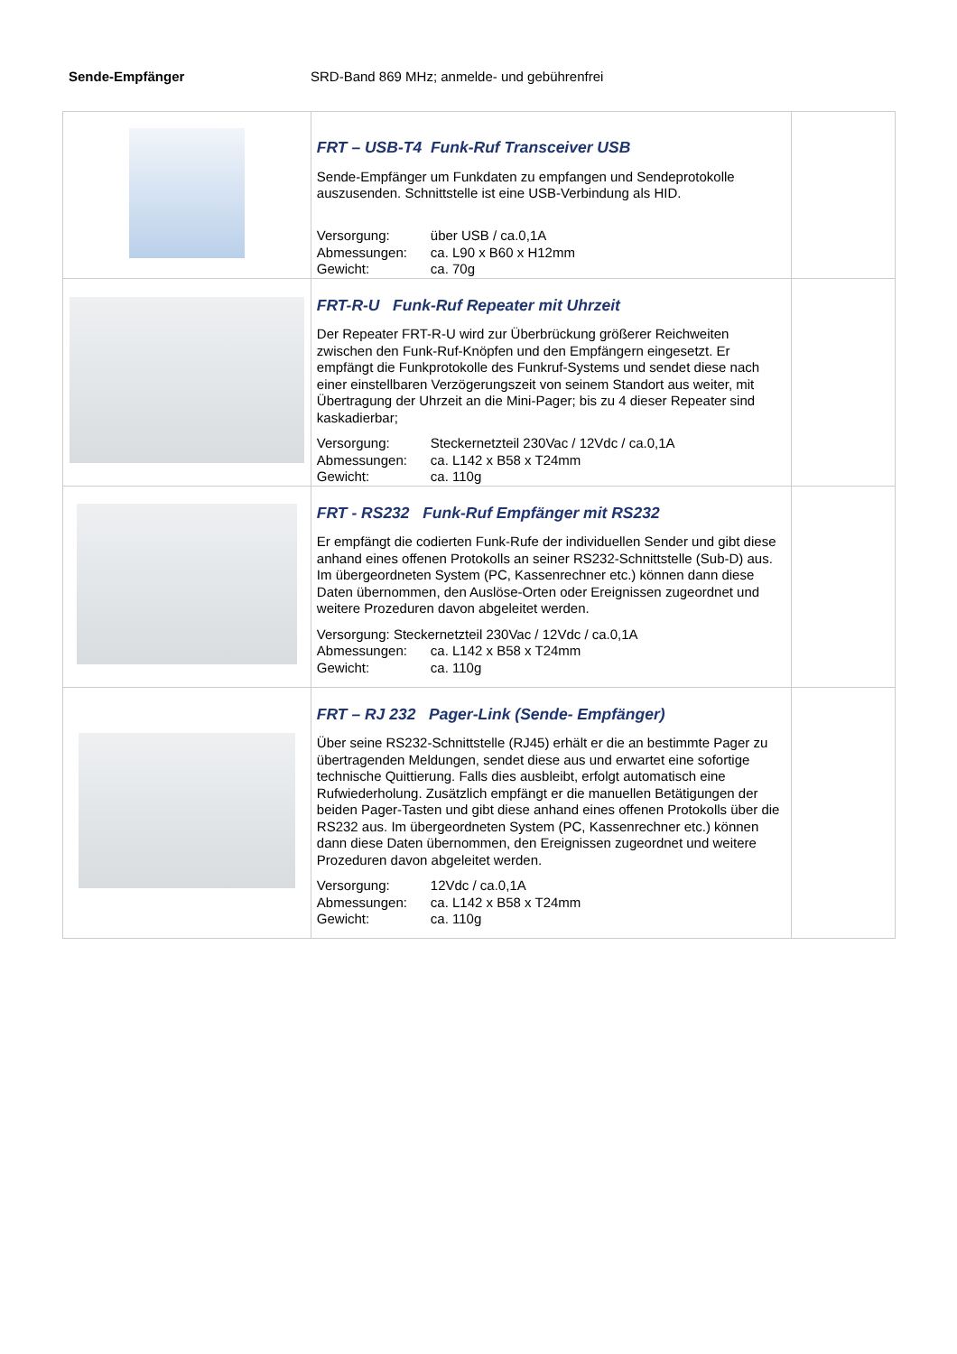Sende-Empfänger SRD-Band 869 MHz; anmelde- und gebührenfrei
| | FRT – USB-T4 Funk-Ruf Transceiver USB Sende-Empfänger um Funkdaten zu empfangen und Sendeprotokolle auszusenden. Schnittstelle ist eine USB-Verbindung als HID. Versorgung: über USB / ca.0,1A Abmessungen: ca. L90 x B60 x H12mm Gewicht: ca. 70g | |
| | FRT-R-U Funk-Ruf Repeater mit Uhrzeit Der Repeater FRT-R-U wird zur Überbrückung größerer Reichweiten zwischen den Funk-Ruf-Knöpfen und den Empfängern eingesetzt. Er empfängt die Funkprotokolle des Funkruf-Systems und sendet diese nach einer einstellbaren Verzögerungszeit von seinem Standort aus weiter, mit Übertragung der Uhrzeit an die Mini-Pager; bis zu 4 dieser Repeater sind kaskadierbar; Versorgung: Steckernetzteil 230Vac / 12Vdc / ca.0,1A Abmessungen: ca. L142 x B58 x T24mm Gewicht: ca. 110g | |
| | FRT - RS232 Funk-Ruf Empfänger mit RS232 Er empfängt die codierten Funk-Rufe der individuellen Sender und gibt diese anhand eines offenen Protokolls an seiner RS232-Schnittstelle (Sub-D) aus. Im übergeordneten System (PC, Kassenrechner etc.) können dann diese Daten übernommen, den Auslöse-Orten oder Ereignissen zugeordnet und weitere Prozeduren davon abgeleitet werden. Versorgung: Steckernetzteil 230Vac / 12Vdc / ca.0,1A Abmessungen: ca. L142 x B58 x T24mm Gewicht: ca. 110g | |
| | FRT – RJ 232 Pager-Link (Sende- Empfänger) Über seine RS232-Schnittstelle (RJ45) erhält er die an bestimmte Pager zu übertragenden Meldungen, sendet diese aus und erwartet eine sofortige technische Quittierung. Falls dies ausbleibt, erfolgt automatisch eine Rufwiederholung. Zusätzlich empfängt er die manuellen Betätigungen der beiden Pager-Tasten und gibt diese anhand eines offenen Protokolls über die RS232 aus. Im übergeordneten System (PC, Kassenrechner etc.) können dann diese Daten übernommen, den Ereignissen zugeordnet und weitere Prozeduren davon abgeleitet werden. Versorgung: 12Vdc / ca.0,1A Abmessungen: ca. L142 x B58 x T24mm Gewicht: ca. 110g | |